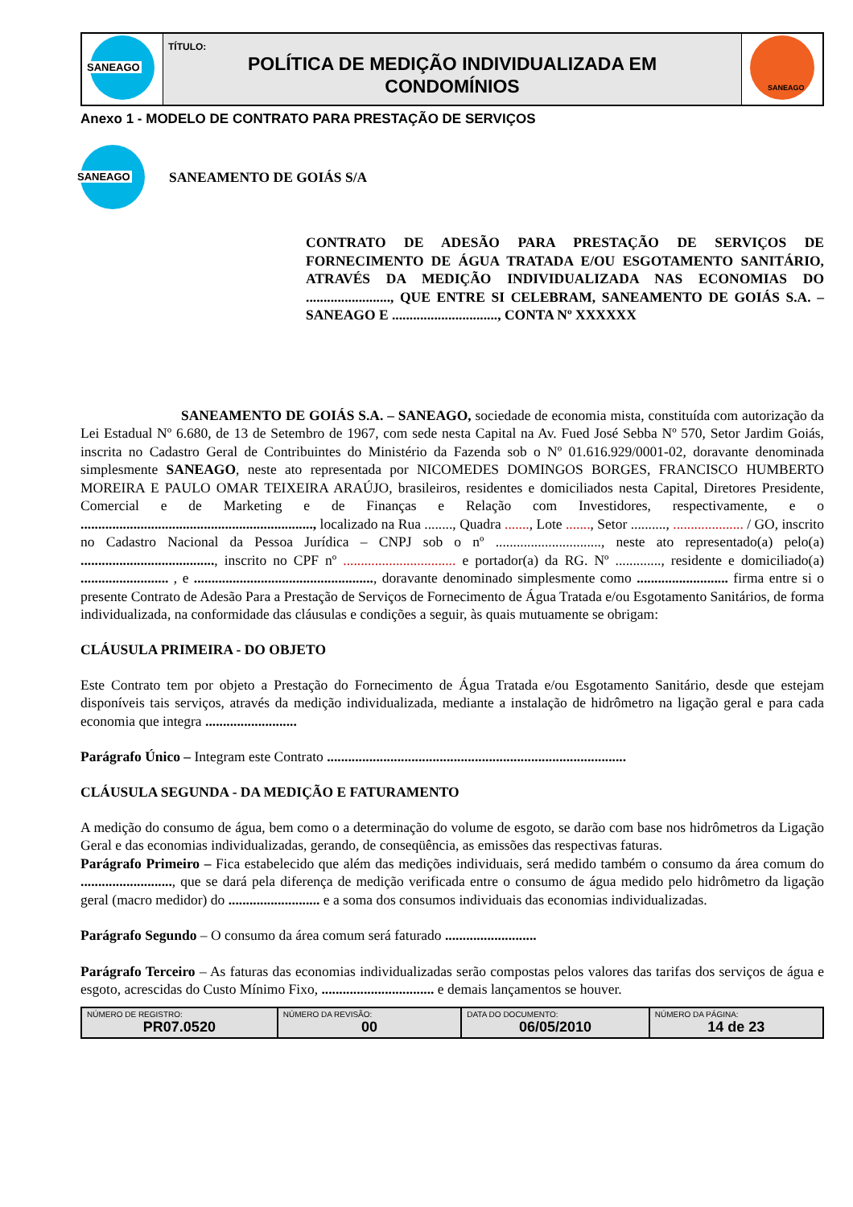| SANEAGO | TÍTULO: POLÍTICA DE MEDIÇÃO INDIVIDUALIZADA EM CONDOMÍNIOS | SANEAGO |
Anexo 1 - MODELO DE CONTRATO PARA PRESTAÇÃO DE SERVIÇOS
SANEAGO
SANEAMENTO DE GOIÁS S/A
CONTRATO DE ADESÃO PARA PRESTAÇÃO DE SERVIÇOS DE FORNECIMENTO DE ÁGUA TRATADA E/OU ESGOTAMENTO SANITÁRIO, ATRAVÉS DA MEDIÇÃO INDIVIDUALIZADA NAS ECONOMIAS DO ........................, QUE ENTRE SI CELEBRAM, SANEAMENTO DE GOIÁS S.A. – SANEAGO E .............................., CONTA Nº XXXXXX
SANEAMENTO DE GOIÁS S.A. – SANEAGO, sociedade de economia mista, constituída com autorização da Lei Estadual Nº 6.680, de 13 de Setembro de 1967, com sede nesta Capital na Av. Fued José Sebba Nº 570, Setor Jardim Goiás, inscrita no Cadastro Geral de Contribuintes do Ministério da Fazenda sob o Nº 01.616.929/0001-02, doravante denominada simplesmente SANEAGO, neste ato representada por NICOMEDES DOMINGOS BORGES, FRANCISCO HUMBERTO MOREIRA E PAULO OMAR TEIXEIRA ARAÚJO, brasileiros, residentes e domiciliados nesta Capital, Diretores Presidente, Comercial e de Marketing e de Finanças e Relação com Investidores, respectivamente, e o .................................................................., localizado na Rua ........, Quadra ......., Lote ......., Setor .........., .................... / GO, inscrito no Cadastro Nacional da Pessoa Jurídica – CNPJ sob o nº .............................., neste ato representado(a) pelo(a) ......................................, inscrito no CPF nº ................................ e portador(a) da RG. Nº ............., residente e domiciliado(a) ......................... , e ..................................................., doravante denominado simplesmente como .......................... firma entre si o presente Contrato de Adesão Para a Prestação de Serviços de Fornecimento de Água Tratada e/ou Esgotamento Sanitários, de forma individualizada, na conformidade das cláusulas e condições a seguir, às quais mutuamente se obrigam:
CLÁUSULA PRIMEIRA - DO OBJETO
Este Contrato tem por objeto a Prestação do Fornecimento de Água Tratada e/ou Esgotamento Sanitário, desde que estejam disponíveis tais serviços, através da medição individualizada, mediante a instalação de hidrômetro na ligação geral e para cada economia que integra ..........................
Parágrafo Único – Integram este Contrato .....................................................................................
CLÁUSULA SEGUNDA - DA MEDIÇÃO E FATURAMENTO
A medição do consumo de água, bem como o a determinação do volume de esgoto, se darão com base nos hidrômetros da Ligação Geral e das economias individualizadas, gerando, de conseqüência, as emissões das respectivas faturas.
Parágrafo Primeiro – Fica estabelecido que além das medições individuais, será medido também o consumo da área comum do .........................., que se dará pela diferença de medição verificada entre o consumo de água medido pelo hidrômetro da ligação geral (macro medidor) do .......................... e a soma dos consumos individuais das economias individualizadas.
Parágrafo Segundo – O consumo da área comum será faturado ..........................
Parágrafo Terceiro – As faturas das economias individualizadas serão compostas pelos valores das tarifas dos serviços de água e esgoto, acrescidas do Custo Mínimo Fixo, ................................ e demais lançamentos se houver.
| NÚMERO DE REGISTRO: PR07.0520 | NÚMERO DA REVISÃO: 00 | DATA DO DOCUMENTO: 06/05/2010 | NÚMERO DA PÁGINA: 14 de 23 |